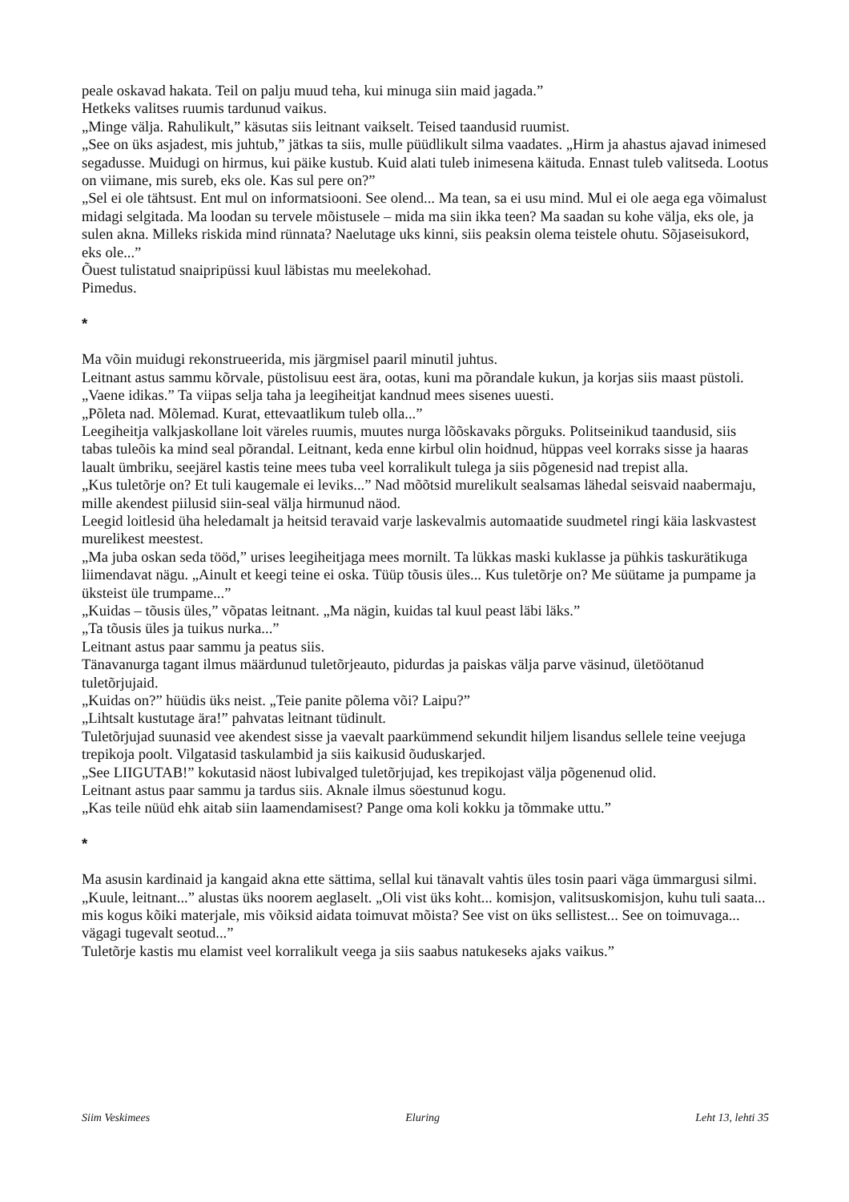peale oskavad hakata. Teil on palju muud teha, kui minuga siin maid jagada.”
Hetkeks valitses ruumis tardunud vaikus.
„Minge välja. Rahulikult,” käsutas siis leitnant vaikselt. Teised taandusid ruumist.
„See on üks asjadest, mis juhtub,” jätkas ta siis, mulle püüdlikult silma vaadates. „Hirm ja ahastus ajavad inimesed segadusse. Muidugi on hirmus, kui päike kustub. Kuid alati tuleb inimesena käituda. Ennast tuleb valitseda. Lootus on viimane, mis sureb, eks ole. Kas sul pere on?”
„Sel ei ole tähtsust. Ent mul on informatsiooni. See olend... Ma tean, sa ei usu mind. Mul ei ole aega ega võimalust midagi selgitada. Ma loodan su tervele mõistusele – mida ma siin ikka teen? Ma saadan su kohe välja, eks ole, ja sulen akna. Milleks riskida mind rünnata? Naelutage uks kinni, siis peaksin olema teistele ohutu. Sõjaseisukord, eks ole...”
Õuest tulistatud snaipripüssi kuul läbistas mu meelekohad.
Pimedus.
*
Ma võin muidugi rekonstrueerida, mis järgmisel paaril minutil juhtus.
Leitnant astus sammu kõrvale, püstolisuu eest ära, ootas, kuni ma põrandale kukun, ja korjas siis maast püstoli.
„Vaene idikas.” Ta viipas selja taha ja leegiheitjat kandnud mees sisenes uuesti.
„Põleta nad. Mõlemad. Kurat, ettevaatlikum tuleb olla...”
Leegiheitja valkjaskollane loit väreles ruumis, muutes nurga lõõskavaks põrguks. Politseinikud taandusid, siis tabas tuleõis ka mind seal põrandal. Leitnant, keda enne kirbul olin hoidnud, hüppas veel korraks sisse ja haaras laualt ümbriku, seejärel kastis teine mees tuba veel korralikult tulega ja siis põgenesid nad trepist alla.
„Kus tuletõrje on? Et tuli kaugemale ei leviks...” Nad mõõtsid murelikult sealsamas lähedal seisvaid naabermaju, mille akendest piilusid siin-seal välja hirmunud näod.
Leegid loitlesid üha heledamalt ja heitsid teravaid varje laskevalmis automaatide suudmetel ringi käia laskvastest murelikest meestest.
„Ma juba oskan seda tööd,” urises leegiheitjaga mees mornilt. Ta lükkas maski kuklasse ja pühkis taskurätikuga liimendavat nägu. „Ainult et keegi teine ei oska. Tüüp tõusis üles... Kus tuletõrje on? Me süütame ja pumpame ja üksteist üle trumpame...”
„Kuidas – tõusis üles,” võpatas leitnant. „Ma nägin, kuidas tal kuul peast läbi läks.”
„Ta tõusis üles ja tuikus nurka...”
Leitnant astus paar sammu ja peatus siis.
Tänavanurga tagant ilmus määrdunud tuletõrjeauto, pidurdas ja paiskas välja parve väsinud, ületöötanud tuletõrjujaid.
„Kuidas on?” hüüdis üks neist. „Teie panite põlema või? Laipu?”
„Lihtsalt kustutage ära!” pahvatas leitnant tüdinult.
Tuletõrjujad suunasid vee akendest sisse ja vaevalt paarkümmend sekundit hiljem lisandus sellele teine veejuga trepikoja poolt. Vilgatasid taskulambid ja siis kaikusid õuduskarjed.
„See LIIGUTAB!” kokutasid näost lubivalged tuletõrjujad, kes trepikojast välja põgenenud olid.
Leitnant astus paar sammu ja tardus siis. Aknale ilmus söestunud kogu.
„Kas teile nüüd ehk aitab siin laamendamisest? Pange oma koli kokku ja tõmmake uttu.”
*
Ma asusin kardinaid ja kangaid akna ette sättima, sellal kui tänavalt vahtis üles tosin paari väga ümmargusi silmi.
„Kuule, leitnant...” alustas üks noorem aeglaselt. „Oli vist üks koht... komisjon, valitsuskomisjon, kuhu tuli saata... mis kogus kõiki materjale, mis võiksid aidata toimuvat mõista? See vist on üks sellistest... See on toimuvaga... vägagi tugevalt seotud...”
Tuletõrje kastis mu elamist veel korralikult veega ja siis saabus natukeseks ajaks vaikus.”
Siim Veskimees Eluring Leht 13, lehti 35